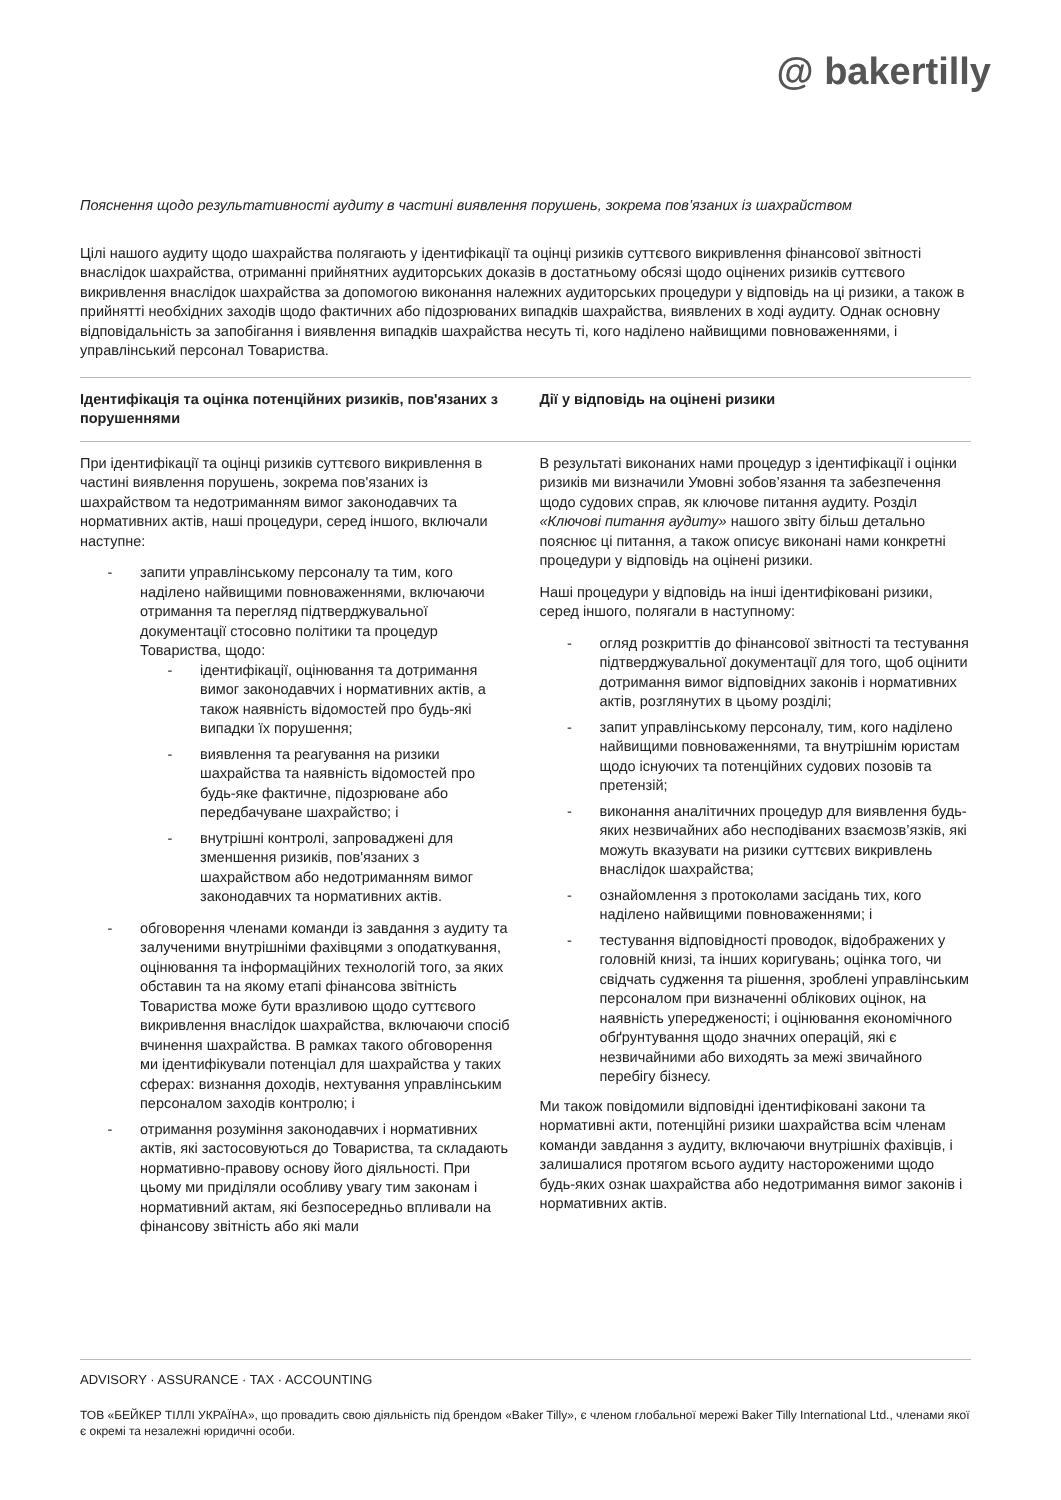@ bakertilly
Пояснення щодо результативності аудиту в частині виявлення порушень, зокрема пов’язаних із шахрайством
Цілі нашого аудиту щодо шахрайства полягають у ідентифікації та оцінці ризиків суттєвого викривлення фінансової звітності внаслідок шахрайства, отриманні прийнятних аудиторських доказів в достатньому обсязі щодо оцінених ризиків суттєвого викривлення внаслідок шахрайства за допомогою виконання належних аудиторських процедури у відповідь на ці ризики, а також в прийнятті необхідних заходів щодо фактичних або підозрюваних випадків шахрайства, виявлених в ході аудиту. Однак основну відповідальність за запобігання і виявлення випадків шахрайства несуть ті, кого наділено найвищими повноваженнями, і управлінський персонал Товариства.
Ідентифікація та оцінка потенційних ризиків, пов'язаних з порушеннями
Дії у відповідь на оцінені ризики
При ідентифікації та оцінці ризиків суттєвого викривлення в частині виявлення порушень, зокрема пов'язаних із шахрайством та недотриманням вимог законодавчих та нормативних актів, наші процедури, серед іншого, включали наступне:
- запити управлінському персоналу та тим, кого наділено найвищими повноваженнями, включаючи отримання та перегляд підтверджувальної документації стосовно політики та процедур Товариства, щодо:
- ідентифікації, оцінювання та дотримання вимог законодавчих і нормативних актів, а також наявність відомостей про будь-які випадки їх порушення;
- виявлення та реагування на ризики шахрайства та наявність відомостей про будь-яке фактичне, підозрюване або передбачуване шахрайство; і
- внутрішні контролі, запроваджені для зменшення ризиків, пов'язаних з шахрайством або недотриманням вимог законодавчих та нормативних актів.
- обговорення членами команди із завдання з аудиту та залученими внутрішніми фахівцями з оподаткування, оцінювання та інформаційних технологій того, за яких обставин та на якому етапі фінансова звітність Товариства може бути вразливою щодо суттєвого викривлення внаслідок шахрайства, включаючи спосіб вчинення шахрайства. В рамках такого обговорення ми ідентифікували потенціал для шахрайства у таких сферах: визнання доходів, нехтування управлінським персоналом заходів контролю; і
- отримання розуміння законодавчих і нормативних актів, які застосовуються до Товариства, та складають нормативно-правову основу його діяльності. При цьому ми приділяли особливу увагу тим законам і нормативний актам, які безпосередньо впливали на фінансову звітність або які мали
В результаті виконаних нами процедур з ідентифікації і оцінки ризиків ми визначили Умовні зобов’язання та забезпечення щодо судових справ, як ключове питання аудиту. Розділ «Ключові питання аудиту» нашого звіту більш детально пояснює ці питання, а також описує виконані нами конкретні процедури у відповідь на оцінені ризики.
Наші процедури у відповідь на інші ідентифіковані ризики, серед іншого, полягали в наступному:
- огляд розкриттів до фінансової звітності та тестування підтверджувальної документації для того, щоб оцінити дотримання вимог відповідних законів і нормативних актів, розглянутих в цьому розділі;
- запит управлінському персоналу, тим, кого наділено найвищими повноваженнями, та внутрішнім юристам щодо існуючих та потенційних судових позовів та претензій;
- виконання аналітичних процедур для виявлення будь-яких незвичайних або несподіваних взаємозв’язків, які можуть вказувати на ризики суттєвих викривлень внаслідок шахрайства;
- ознайомлення з протоколами засідань тих, кого наділено найвищими повноваженнями; і
- тестування відповідності проводок, відображених у головній книзі, та інших коригувань; оцінка того, чи свідчать судження та рішення, зроблені управлінським персоналом при визначенні облікових оцінок, на наявність упередженості; і оцінювання економічного обґрунтування щодо значних операцій, які є незвичайними або виходять за межі звичайного перебігу бізнесу.
Ми також повідомили відповідні ідентифіковані закони та нормативні акти, потенційні ризики шахрайства всім членам команди завдання з аудиту, включаючи внутрішніх фахівців, і залишалися протягом всього аудиту настороженими щодо будь-яких ознак шахрайства або недотримання вимог законів і нормативних актів.
ADVISORY · ASSURANCE · TAX · ACCOUNTING
ТОВ «БЕЙКЕР ТІЛЛІ УКРАЇНА», що провадить свою діяльність під брендом «Baker Tilly», є членом глобальної мережі Baker Tilly International Ltd., членами якої є окремі та незалежні юридичні особи.